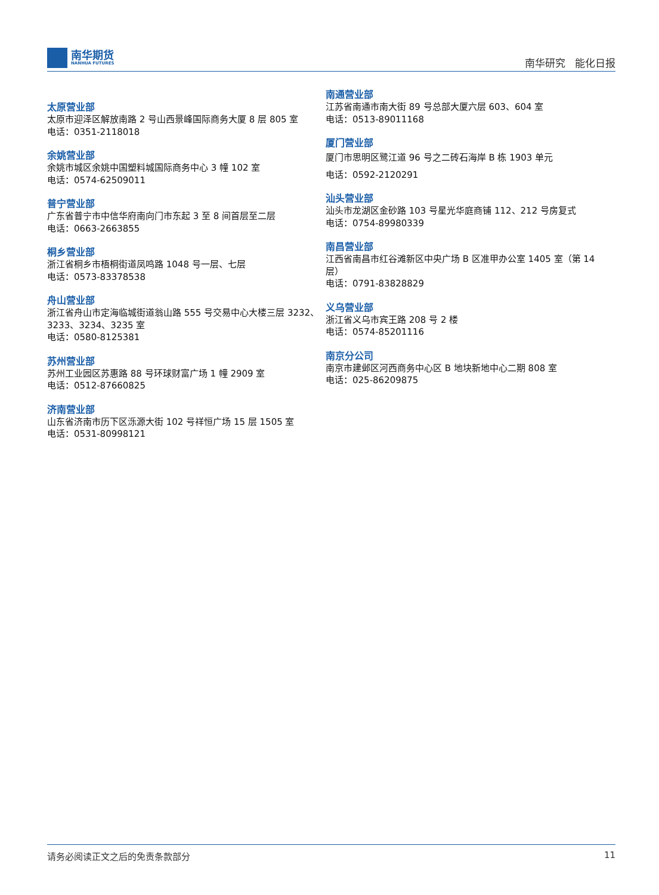南华期货
NANHUA FUTURES
南华研究 能化日报
太原营业部
太原市迎泽区解放南路 2 号山西景峰国际商务大厦 8 层 805 室
电话：0351-2118018
余姚营业部
余姚市城区余姚中国塑料城国际商务中心 3 幢 102 室
电话：0574-62509011
普宁营业部
广东省普宁市中信华府南向门市东起 3 至 8 间首层至二层
电话：0663-2663855
桐乡营业部
浙江省桐乡市梧桐街道凤鸣路 1048 号一层、七层
电话：0573-83378538
舟山营业部
浙江省舟山市定海临城街道翁山路 555 号交易中心大楼三层 3232、3233、3234、3235 室
电话：0580-8125381
苏州营业部
苏州工业园区苏惠路 88 号环球财富广场 1 幢 2909 室
电话：0512-87660825
济南营业部
山东省济南市历下区泺源大街 102 号祥恒广场 15 层 1505 室
电话：0531-80998121
南通营业部
江苏省南通市南大街 89 号总部大厦六层 603、604 室
电话：0513-89011168
厦门营业部
厦门市思明区鹭江道 96 号之二砖石海岸 B 栋 1903 单元
电话：0592-2120291
汕头营业部
汕头市龙湖区金砂路 103 号星光华庭商铺 112、212 号房复式
电话：0754-89980339
南昌营业部
江西省南昌市红谷滩新区中央广场 B 区准甲办公室 1405 室（第 14 层）
电话：0791-83828829
义乌营业部
浙江省义乌市宾王路 208 号 2 楼
电话：0574-85201116
南京分公司
南京市建邺区河西商务中心区 B 地块新地中心二期 808 室
电话：025-86209875
请务必阅读正文之后的免责条款部分 11